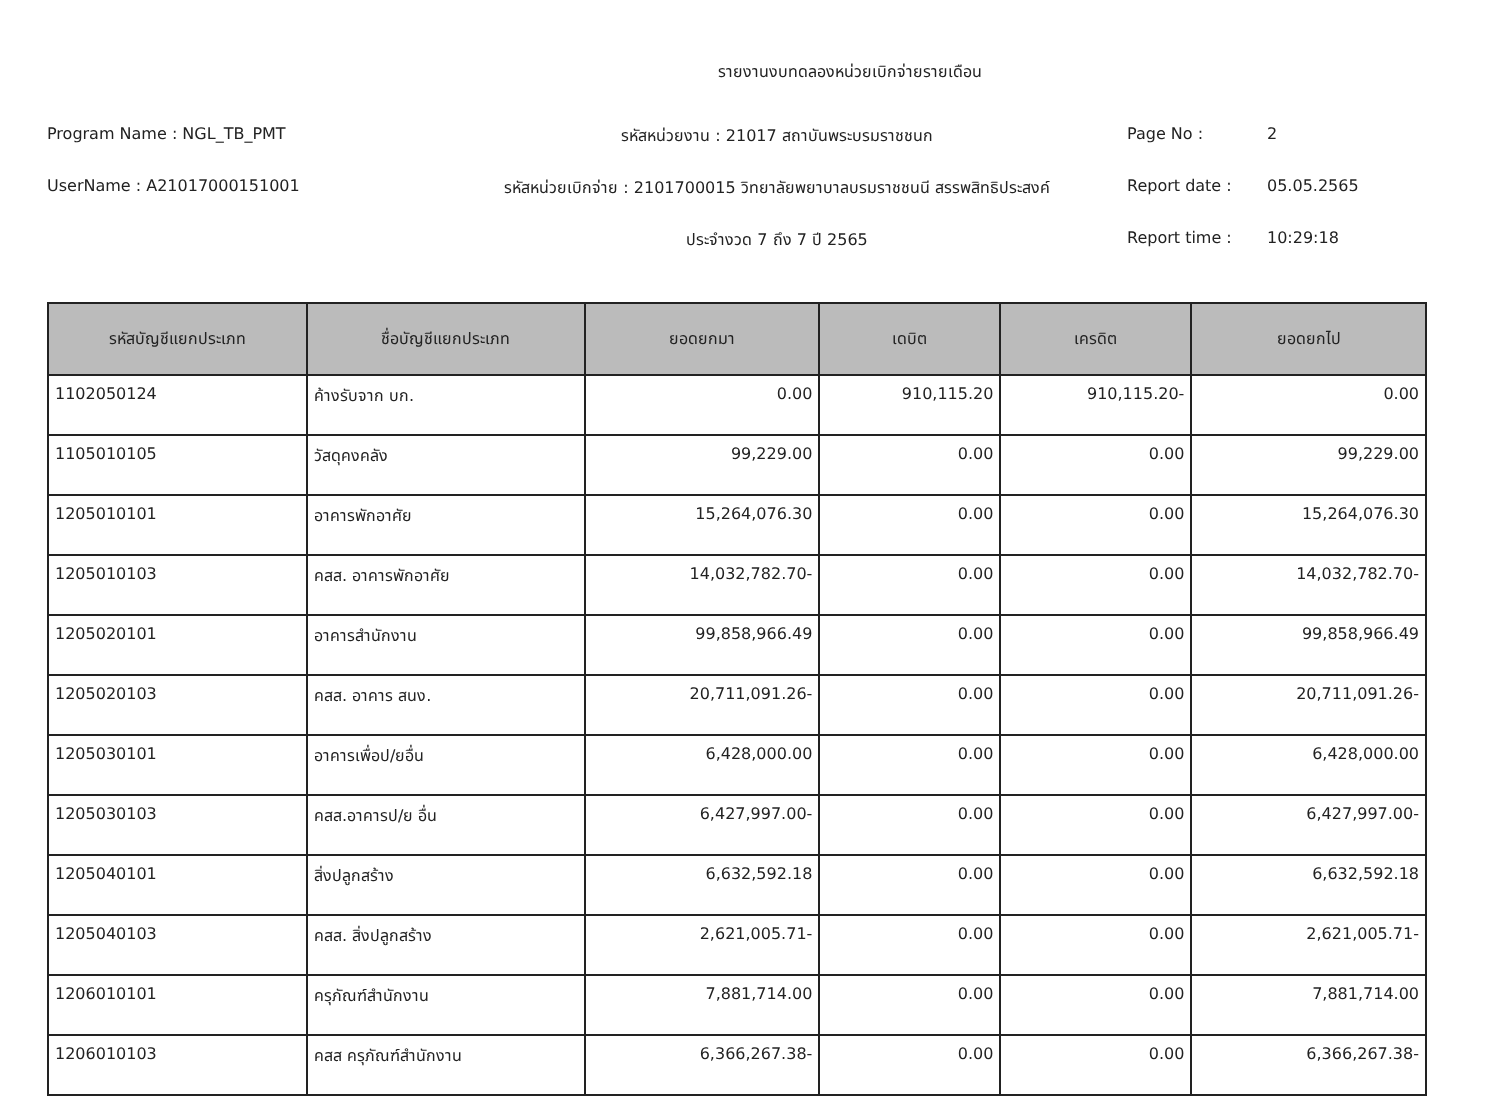รายงานงบทดลองหน่วยเบิกจ่ายรายเดือน
Program Name : NGL_TB_PMT
รหัสหน่วยงาน : 21017 สถาบันพระบรมราชชนก
Page No :
2
UserName : A21017000151001
รหัสหน่วยเบิกจ่าย : 2101700015 วิทยาลัยพยาบาลบรมราชชนนี สรรพสิทธิประสงค์
Report date :
05.05.2565
ประจำงวด 7 ถึง 7 ปี 2565
Report time :
10:29:18
| รหัสบัญชีแยกประเภท | ชื่อบัญชีแยกประเภท | ยอดยกมา | เดบิต | เครดิต | ยอดยกไป |
| --- | --- | --- | --- | --- | --- |
| 1102050124 | ค้างรับจาก บก. | 0.00 | 910,115.20 | 910,115.20- | 0.00 |
| 1105010105 | วัสดุคงคลัง | 99,229.00 | 0.00 | 0.00 | 99,229.00 |
| 1205010101 | อาคารพักอาศัย | 15,264,076.30 | 0.00 | 0.00 | 15,264,076.30 |
| 1205010103 | คสส. อาคารพักอาศัย | 14,032,782.70- | 0.00 | 0.00 | 14,032,782.70- |
| 1205020101 | อาคารสำนักงาน | 99,858,966.49 | 0.00 | 0.00 | 99,858,966.49 |
| 1205020103 | คสส. อาคาร สนง. | 20,711,091.26- | 0.00 | 0.00 | 20,711,091.26- |
| 1205030101 | อาคารเพื่อป/ยอื่น | 6,428,000.00 | 0.00 | 0.00 | 6,428,000.00 |
| 1205030103 | คสส.อาคารป/ย อื่น | 6,427,997.00- | 0.00 | 0.00 | 6,427,997.00- |
| 1205040101 | สิ่งปลูกสร้าง | 6,632,592.18 | 0.00 | 0.00 | 6,632,592.18 |
| 1205040103 | คสส. สิ่งปลูกสร้าง | 2,621,005.71- | 0.00 | 0.00 | 2,621,005.71- |
| 1206010101 | ครุภัณฑ์สำนักงาน | 7,881,714.00 | 0.00 | 0.00 | 7,881,714.00 |
| 1206010103 | คสส ครุภัณฑ์สำนักงาน | 6,366,267.38- | 0.00 | 0.00 | 6,366,267.38- |